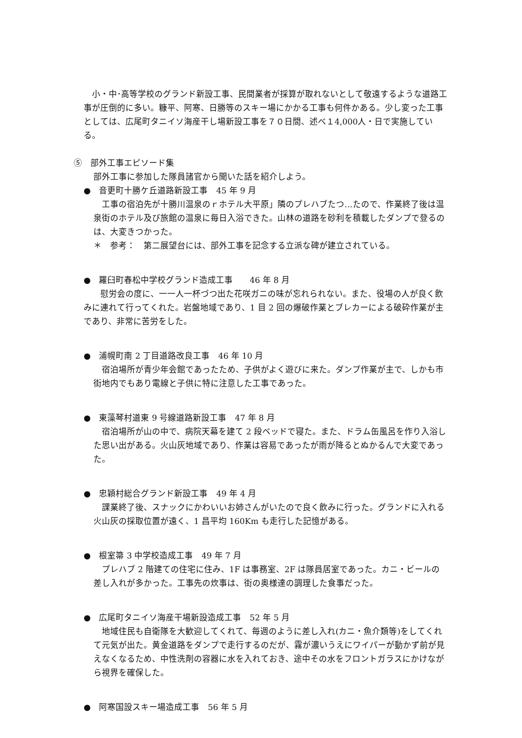小・中･高等学校のグランド新設工事、民間業者が採算が取れないとして敬遠するような道路工事が圧倒的に多い。糠平、阿寒、日勝等のスキー場にかかる工事も何件かある。少し変った工事としては、広尾町タニイソ海産干し場新設工事を７０日間、述べ１4,000人・日で実施している。
⑤　部外工事エピソード集
部外工事に参加した隊員諸官から聞いた話を紹介しよう。
●　音更町十勝ケ丘道路新設工事　45 年 9 月
　工事の宿泊先が十勝川温泉のｒホテル大平原」隣のプレハブたつ…たので、作業終了後は温泉街のホテル及び旅館の温泉に毎日入浴できた。山林の道路を砂利を積載したダンプで登るのは、大変きつかった。
＊　参考：　第二展望台には、部外工事を記念する立派な碑が建立されている。
●　羅臼町春松中学校グランド造成工事　　46 年 8 月
　　慰労会の度に、一一人一杯づつ出た花咲ガニの味が忘れられない。また、役場の人が良く飲みに連れて行ってくれた。岩盤地域であり、1 目 2 回の爆破作業とブレカーによる破砕作業が主であり、非常に苦労をした。
●　浦幌町南 2 丁目道路改良工事　46 年 10 月
　宿泊場所が青少年会館であったため、子供がよく遊びに来た。ダンプ作業が主で、しかも市街地内でもあり電線と子供に特に注意した工事であった。
●　東藻琴村道東 9 号線道路新設工事　47 年 8 月
　宿泊場所が山の中で、病院天幕を建て 2 段ベッドで寝た。また、ドラム缶風呂を作り入浴した思い出がある。火山灰地域であり、作業は容易であったが雨が降るとぬかるんで大変であった。
●　忠穎村総合グランド新設工事　49 年 4 月
　課業終了後、スナックにかわいいお姉さんがいたので良く飲みに行った。グランドに入れる火山灰の採取位置が遠く、1 昌平均 160Km も走行した記憶がある。
●　根室箒 3 中学校造成工事　49 年 7 月
　プレハブ 2 階建ての住宅に住み、1F は事務室、2F は隊員居室であった。カニ・ビールの差し入れが多かった。工事先の炊事は、街の奥様達の調理した食事だった。
●　広尾町タニイソ海産干場新設造成工事　52 年 5 月
　地域住民も自衛隊を大歓迎してくれて、毎週のように差し入れ(カニ・魚介類等)をしてくれて元気が出た。黄金道路をダンプで走行するのだが、霧が濃いうえにワイパーが動かず前が見えなくなるため、中性洗剤の容器に水を入れておき、途中その水をフロントガラスにかけながら視界を確保した。
●　阿寒国設スキー場造成工事　56 年 5 月